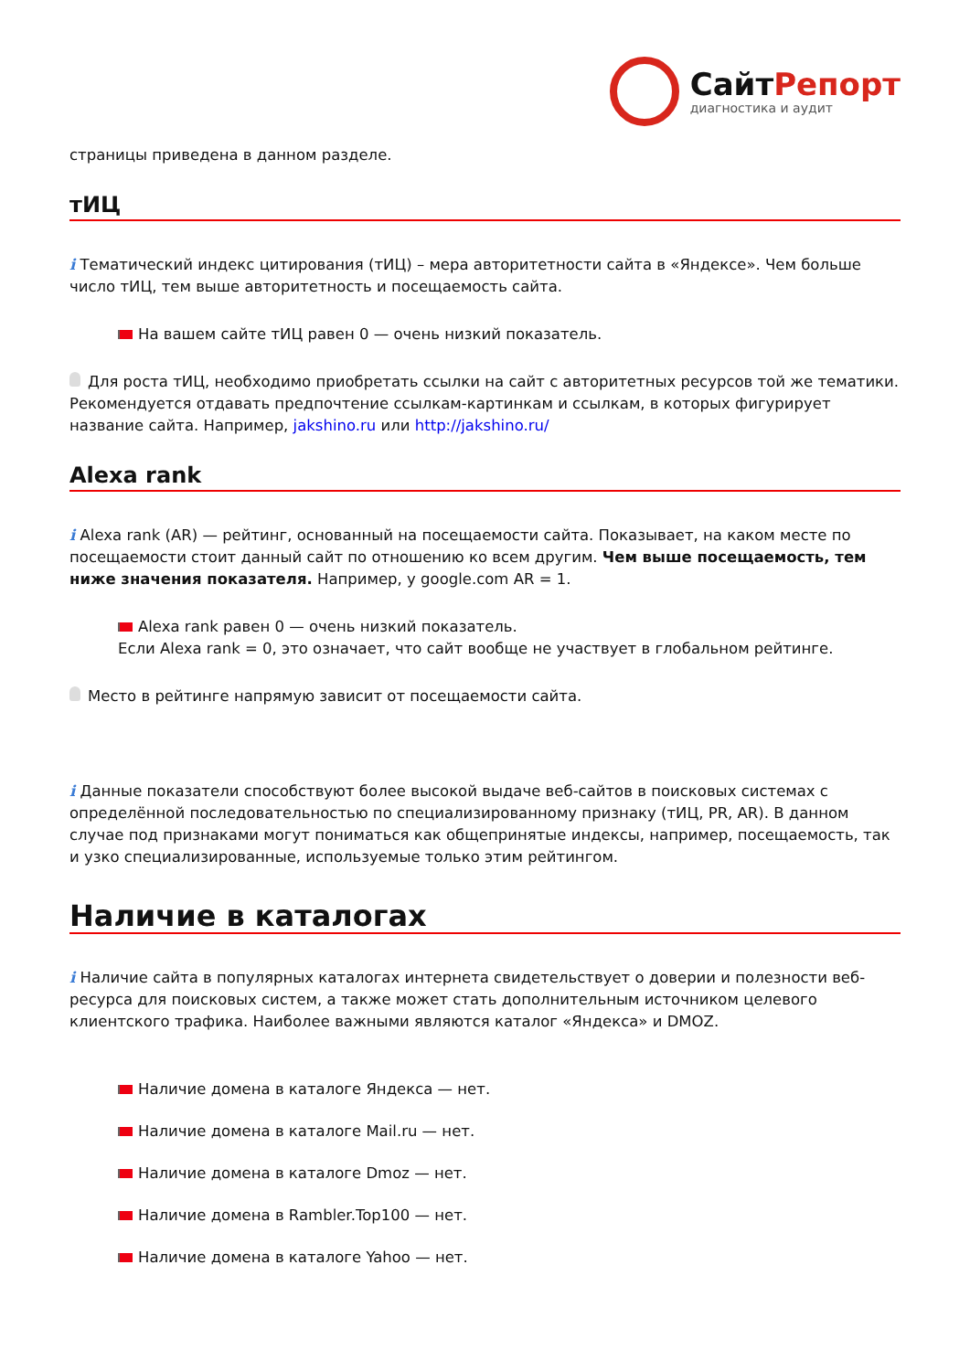СайтРепорт
диагностика и аудит
страницы приведена в данном разделе.
тИЦ
i Тематический индекс цитирования (тИЦ) – мера авторитетности сайта в «Яндексе». Чем больше число тИЦ, тем выше авторитетность и посещаемость сайта.
На вашем сайте тИЦ равен 0 — очень низкий показатель.
Для роста тИЦ, необходимо приобретать ссылки на сайт с авторитетных ресурсов той же тематики. Рекомендуется отдавать предпочтение ссылкам-картинкам и ссылкам, в которых фигурирует название сайта. Например, jakshino.ru или http://jakshino.ru/
Alexa rank
i Alexa rank (AR) — рейтинг, основанный на посещаемости сайта. Показывает, на каком месте по посещаемости стоит данный сайт по отношению ко всем другим. Чем выше посещаемость, тем ниже значения показателя. Например, у google.com AR = 1.
Alexa rank равен 0 — очень низкий показатель.
Если Alexa rank = 0, это означает, что сайт вообще не участвует в глобальном рейтинге.
Место в рейтинге напрямую зависит от посещаемости сайта.
i Данные показатели способствуют более высокой выдаче веб-сайтов в поисковых системах с определённой последовательностью по специализированному признаку (тИЦ, PR, AR). В данном случае под признаками могут пониматься как общепринятые индексы, например, посещаемость, так и узко специализированные, используемые только этим рейтингом.
Наличие в каталогах
i Наличие сайта в популярных каталогах интернета свидетельствует о доверии и полезности веб-ресурса для поисковых систем, а также может стать дополнительным источником целевого клиентского трафика. Наиболее важными являются каталог «Яндекса» и DMOZ.
Наличие домена в каталоге Яндекса — нет.
Наличие домена в каталоге Mail.ru — нет.
Наличие домена в каталоге Dmoz — нет.
Наличие домена в Rambler.Top100 — нет.
Наличие домена в каталоге Yahoo — нет.